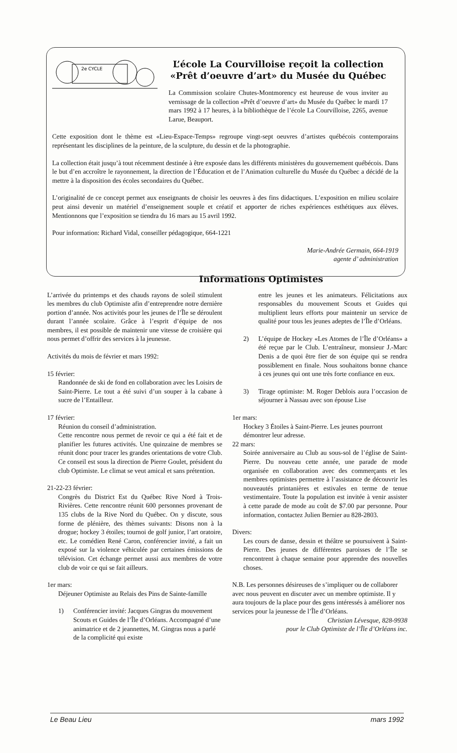2e CYCLE
L’école La Courvilloise reçoit la collection
«Prêt d’oeuvre d’art» du Musée du Québec
La Commission scolaire Chutes-Montmorency est heureuse de vous inviter au vernissage de la collection «Prêt d’oeuvre d’art» du Musée du Québec le mardi 17 mars 1992 à 17 heures, à la bibliothèque de l’école La Courvilloise, 2265, avenue Larue, Beauport.
Cette exposition dont le thème est «Lieu-Espace-Temps» regroupe vingt-sept oeuvres d’artistes québécois contemporains représentant les disciplines de la peinture, de la sculpture, du dessin et de la photographie.
La collection était jusqu’à tout récemment destinée à être exposée dans les différents ministères du gouvernement québécois. Dans le but d’en accroître le rayonnement, la direction de l’Éducation et de l’Animation culturelle du Musée du Québec a décidé de la mettre à la disposition des écoles secondaires du Québec.
L’originalité de ce concept permet aux enseignants de choisir les oeuvres à des fins didactiques. L’exposition en milieu scolaire peut ainsi devenir un matériel d’enseignement souple et créatif et apporter de riches expériences esthétiques aux élèves. Mentionnons que l’exposition se tiendra du 16 mars au 15 avril 1992.
Pour information: Richard Vidal, conseiller pédagogique, 664-1221
Marie-Andrée Germain, 664-1919
agente d’ administration
Informations Optimistes
L’arrivée du printemps et des chauds rayons de soleil stimulent les membres du club Optimiste afin d’entreprendre notre dernière portion d’année. Nos activités pour les jeunes de l’Île se déroulent durant l’année scolaire. Grâce à l’esprit d’équipe de nos membres, il est possible de maintenir une vitesse de croisière qui nous permet d’offrir des services à la jeunesse.
Activités du mois de février et mars 1992:
15 février:
Randonnée de ski de fond en collaboration avec les Loisirs de Saint-Pierre. Le tout a été suivi d’un souper à la cabane à sucre de l’Entailleur.
17 février:
Réunion du conseil d’administration.
Cette rencontre nous permet de revoir ce qui a été fait et de planifier les futures activités. Une quinzaine de membres se réunit donc pour tracer les grandes orientations de votre Club. Ce conseil est sous la direction de Pierre Goulet, président du club Optimiste. Le climat se veut amical et sans prétention.
21-22-23 février:
Congrès du District Est du Québec Rive Nord à Trois-Rivières. Cette rencontre réunit 600 personnes provenant de 135 clubs de la Rive Nord du Québec. On y discute, sous forme de plénière, des thèmes suivants: Disons non à la drogue; hockey 3 étoiles; tournoi de golf junior, l’art oratoire, etc. Le comédien René Caron, conférencier invité, a fait un exposé sur la violence véhiculée par certaines émissions de télévision. Cet échange permet aussi aux membres de votre club de voir ce qui se fait ailleurs.
1er mars:
Déjeuner Optimiste au Relais des Pins de Sainte-famille
1) Conférencier invité: Jacques Gingras du mouvement Scouts et Guides de l’Île d’Orléans. Accompagné d’une animatrice et de 2 jeannettes, M. Gingras nous a parlé de la complicité qui existe
entre les jeunes et les animateurs. Félicitations aux responsables du mouvement Scouts et Guides qui multiplient leurs efforts pour maintenir un service de qualité pour tous les jeunes adeptes de l’Île d’Orléans.
2) L’équipe de Hockey «Les Atomes de l’Île d’Orléans» a été reçue par le Club. L’entraîneur, monsieur J.-Marc Denis a de quoi être fier de son équipe qui se rendra possiblement en finale. Nous souhaitons bonne chance à ces jeunes qui ont une très forte confiance en eux.
3) Tirage optimiste: M. Roger Deblois aura l’occasion de séjourner à Nassau avec son épouse Lise
1er mars:
Hockey 3 Étoiles à Saint-Pierre. Les jeunes pourront démontrer leur adresse.
22 mars:
Soirée anniversaire au Club au sous-sol de l’église de Saint-Pierre. Du nouveau cette année, une parade de mode organisée en collaboration avec des commerçants et les membres optimistes permettre à l’assistance de découvrir les nouveautés printanières et estivales en terme de tenue vestimentaire. Toute la population est invitée à venir assister à cette parade de mode au coût de $7.00 par personne. Pour information, contactez Julien Bernier au 828-2803.
Divers:
Les cours de danse, dessin et théâtre se poursuivent à Saint-Pierre. Des jeunes de différentes paroisses de l’Île se rencontrent à chaque semaine pour apprendre des nouvelles choses.
N.B. Les personnes désireuses de s’impliquer ou de collaborer avec nous peuvent en discuter avec un membre optimiste. Il y aura toujours de la place pour des gens intéressés à améliorer nos services pour la jeunesse de l’Île d’Orléans.
Christian Lévesque, 828-9938
pour le Club Optimiste de l’Île d’Orléans inc.
Le Beau Lieu mars 1992